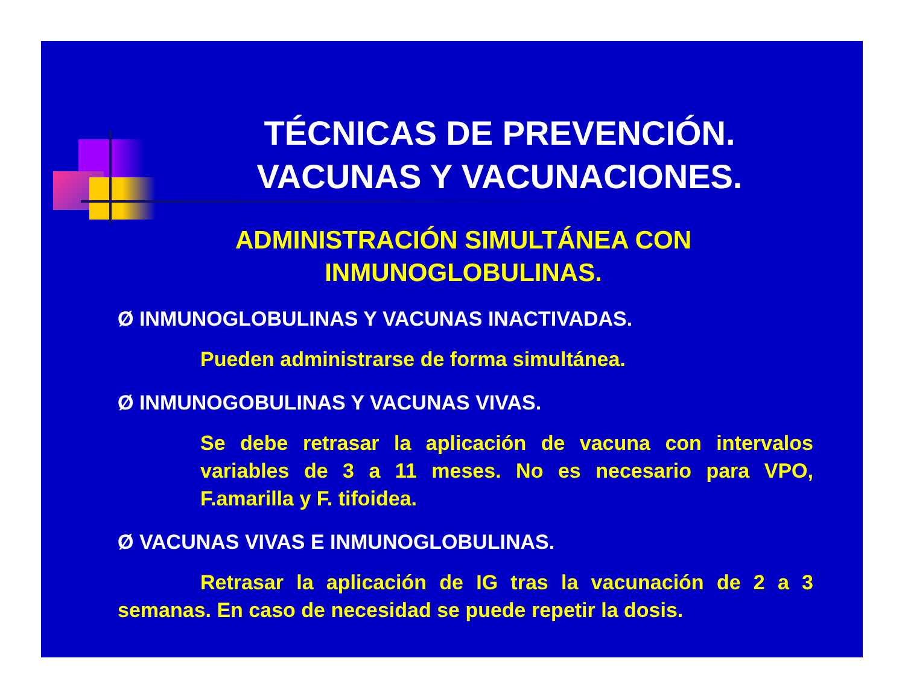TÉCNICAS DE PREVENCIÓN.
VACUNAS Y VACUNACIONES.
ADMINISTRACIÓN SIMULTÁNEA CON
INMUNOGLOBULINAS.
Ø INMUNOGLOBULINAS Y VACUNAS INACTIVADAS.
Pueden administrarse de forma simultánea.
Ø INMUNOGOBULINAS Y VACUNAS VIVAS.
Se debe retrasar la aplicación de vacuna con intervalos variables de 3 a 11 meses. No es necesario para VPO, F.amarilla y F. tifoidea.
Ø VACUNAS VIVAS E INMUNOGLOBULINAS.
Retrasar la aplicación de IG tras la vacunación de 2 a 3 semanas. En caso de necesidad se puede repetir la dosis.